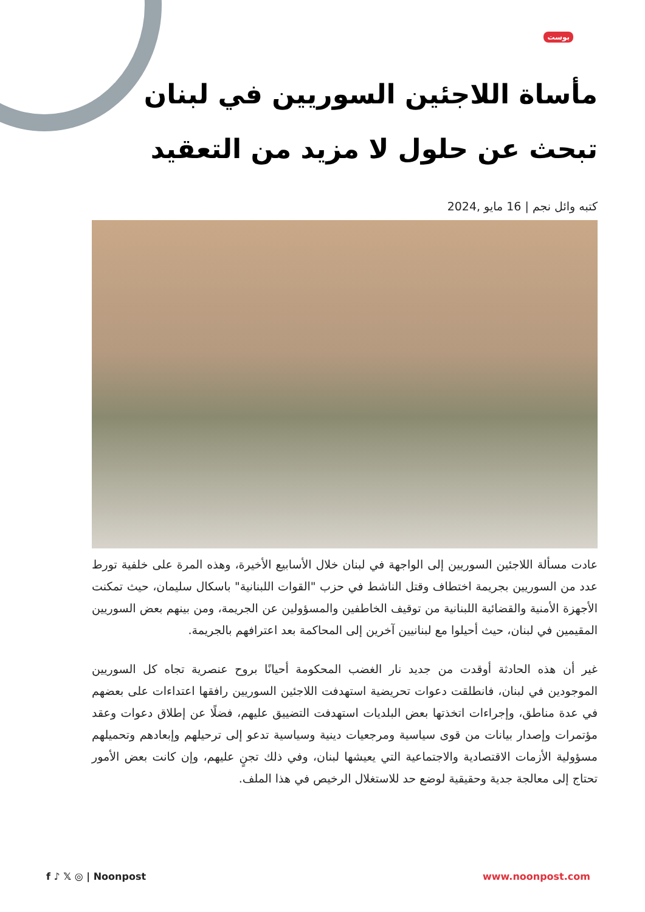بوست
مأساة اللاجئين السوريين في لبنان تبحث عن حلول لا مزيد من التعقيد
كتبه وائل نجم | 16 مايو ,2024
عادت مسألة اللاجئين السوريين إلى الواجهة في لبنان خلال الأسابيع الأخيرة، وهذه المرة على خلفية تورط عدد من السوريين بجريمة اختطاف وقتل الناشط في حزب "القوات اللبنانية" باسكال سليمان، حيث تمكنت الأجهزة الأمنية والقضائية اللبنانية من توقيف الخاطفين والمسؤولين عن الجريمة، ومن بينهم بعض السوريين المقيمين في لبنان، حيث أحيلوا مع لبنانيين آخرين إلى المحاكمة بعد اعترافهم بالجريمة.
غير أن هذه الحادثة أوقدت من جديد نار الغضب المحكومة أحيانًا بروح عنصرية تجاه كل السوريين الموجودين في لبنان، فانطلقت دعوات تحريضية استهدفت اللاجئين السوريين رافقها اعتداءات على بعضهم في عدة مناطق، وإجراءات اتخذتها بعض البلديات استهدفت التضييق عليهم، فضلًا عن إطلاق دعوات وعقد مؤتمرات وإصدار بيانات من قوى سياسية ومرجعيات دينية وسياسية تدعو إلى ترحيلهم وإبعادهم وتحميلهم مسؤولية الأزمات الاقتصادية والاجتماعية التي يعيشها لبنان، وفي ذلك تجنٍ عليهم، وإن كانت بعض الأمور تحتاج إلى معالجة جدية وحقيقية لوضع حد للاستغلال الرخيص في هذا الملف.
f ♪ 𝕏 ◎ | Noonpost www.noonpost.com